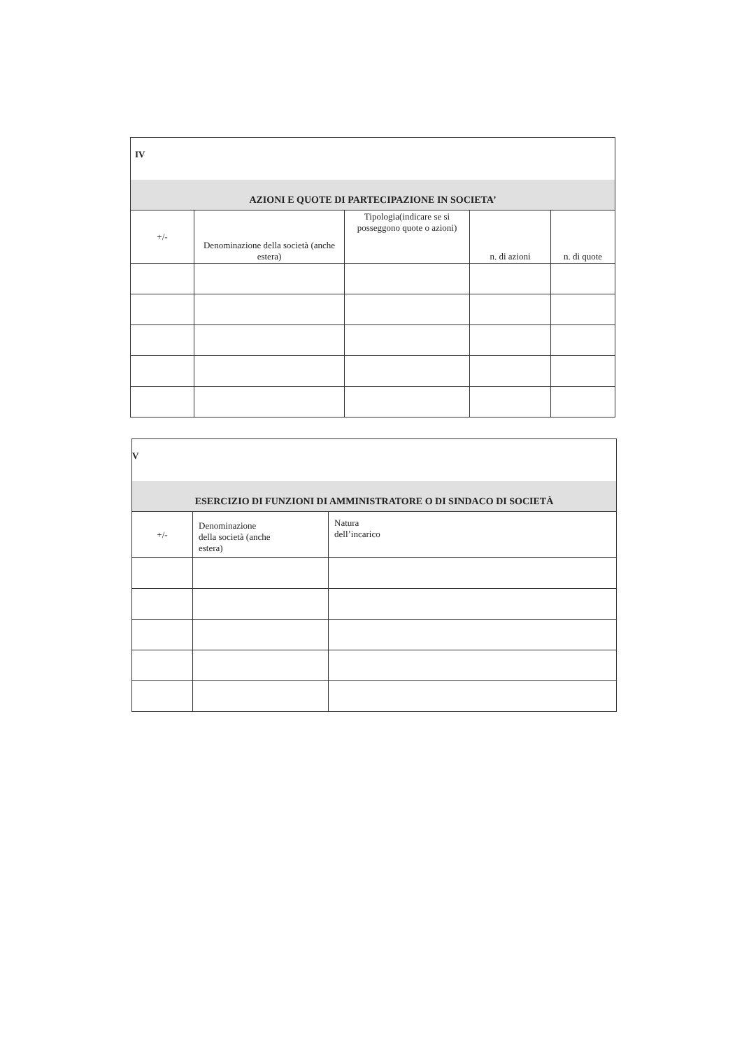| IV | | | | |
| AZIONI E QUOTE DI PARTECIPAZIONE IN SOCIETA’ | | | | |
| +/- | Denominazione della società (anche estera) | Tipologia(indicare se si posseggono quote o azioni) | n. di azioni | n. di quote |
| V | | |
| ESERCIZIO DI FUNZIONI DI AMMINISTRATORE O DI SINDACO DI SOCIETÀ | | |
| +/- | Denominazione della società (anche estera) | Natura dell’incarico |